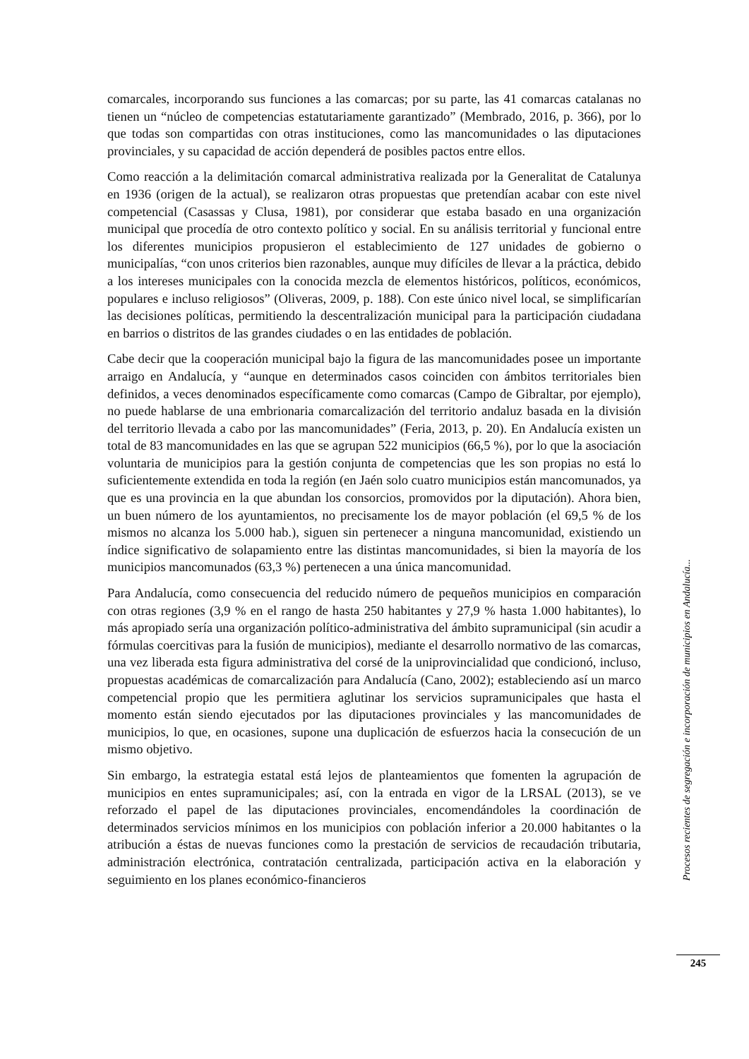comarcales, incorporando sus funciones a las comarcas; por su parte, las 41 comarcas catalanas no tienen un “núcleo de competencias estatutariamente garantizado” (Membrado, 2016, p. 366), por lo que todas son compartidas con otras instituciones, como las mancomunidades o las diputaciones provinciales, y su capacidad de acción dependerá de posibles pactos entre ellos.
Como reacción a la delimitación comarcal administrativa realizada por la Generalitat de Catalunya en 1936 (origen de la actual), se realizaron otras propuestas que pretendían acabar con este nivel competencial (Casassas y Clusa, 1981), por considerar que estaba basado en una organización municipal que procedía de otro contexto político y social. En su análisis territorial y funcional entre los diferentes municipios propusieron el establecimiento de 127 unidades de gobierno o municipalías, “con unos criterios bien razonables, aunque muy difíciles de llevar a la práctica, debido a los intereses municipales con la conocida mezcla de elementos históricos, políticos, económicos, populares e incluso religiosos” (Oliveras, 2009, p. 188). Con este único nivel local, se simplificarían las decisiones políticas, permitiendo la descentralización municipal para la participación ciudadana en barrios o distritos de las grandes ciudades o en las entidades de población.
Cabe decir que la cooperación municipal bajo la figura de las mancomunidades posee un importante arraigo en Andalucía, y “aunque en determinados casos coinciden con ámbitos territoriales bien definidos, a veces denominados específicamente como comarcas (Campo de Gibraltar, por ejemplo), no puede hablarse de una embrionaria comarcalización del territorio andaluz basada en la división del territorio llevada a cabo por las mancomunidades” (Feria, 2013, p. 20). En Andalucía existen un total de 83 mancomunidades en las que se agrupan 522 municipios (66,5 %), por lo que la asociación voluntaria de municipios para la gestión conjunta de competencias que les son propias no está lo suficientemente extendida en toda la región (en Jaén solo cuatro municipios están mancomunados, ya que es una provincia en la que abundan los consorcios, promovidos por la diputación). Ahora bien, un buen número de los ayuntamientos, no precisamente los de mayor población (el 69,5 % de los mismos no alcanza los 5.000 hab.), siguen sin pertenecer a ninguna mancomunidad, existiendo un índice significativo de solapamiento entre las distintas mancomunidades, si bien la mayoría de los municipios mancomunados (63,3 %) pertenecen a una única mancomunidad.
Para Andalucía, como consecuencia del reducido número de pequeños municipios en comparación con otras regiones (3,9 % en el rango de hasta 250 habitantes y 27,9 % hasta 1.000 habitantes), lo más apropiado sería una organización político-administrativa del ámbito supramunicipal (sin acudir a fórmulas coercitivas para la fusión de municipios), mediante el desarrollo normativo de las comarcas, una vez liberada esta figura administrativa del corsé de la uniprovincialidad que condicionó, incluso, propuestas académicas de comarcalización para Andalucía (Cano, 2002); estableciendo así un marco competencial propio que les permitiera aglutinar los servicios supramunicipales que hasta el momento están siendo ejecutados por las diputaciones provinciales y las mancomunidades de municipios, lo que, en ocasiones, supone una duplicación de esfuerzos hacia la consecución de un mismo objetivo.
Sin embargo, la estrategia estatal está lejos de planteamientos que fomenten la agrupación de municipios en entes supramunicipales; así, con la entrada en vigor de la LRSAL (2013), se ve reforzado el papel de las diputaciones provinciales, encomendándoles la coordinación de determinados servicios mínimos en los municipios con población inferior a 20.000 habitantes o la atribución a éstas de nuevas funciones como la prestación de servicios de recaudación tributaria, administración electrónica, contratación centralizada, participación activa en la elaboración y seguimiento en los planes económico-financieros
Procesos recientes de segregación e incorporación de municipios en Andalucía...
245